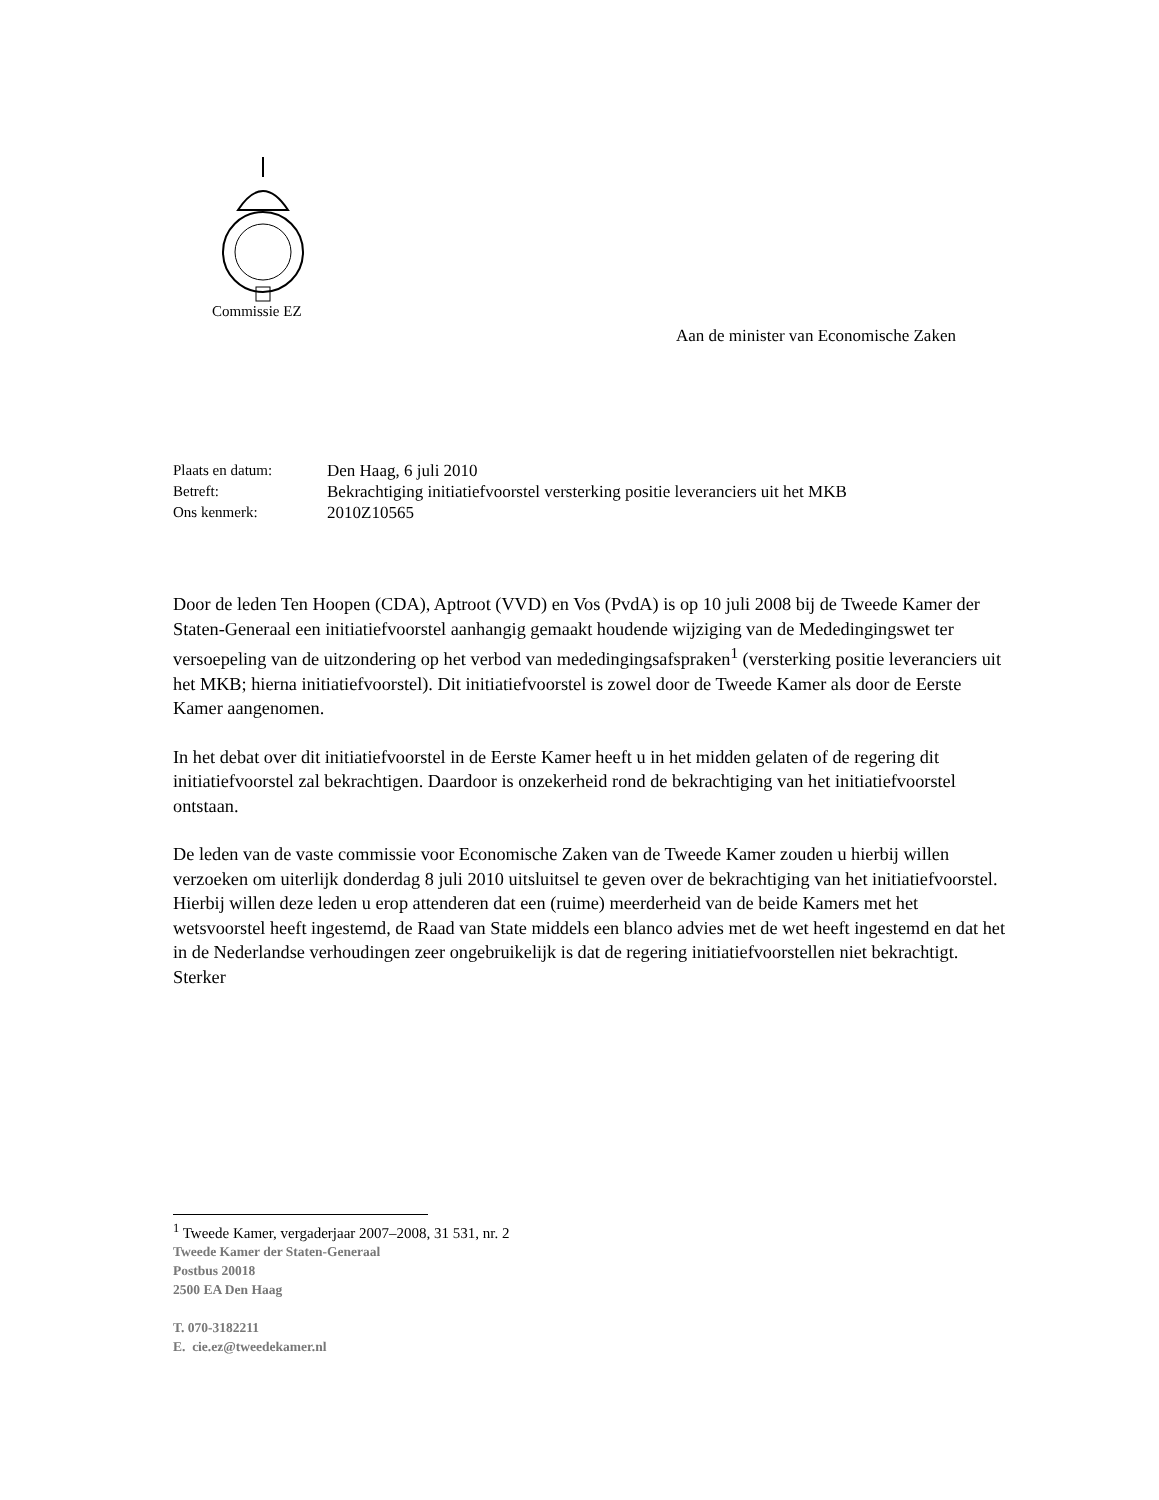Commissie EZ
Aan de minister van Economische Zaken
| Plaats en datum: | Den Haag, 6 juli 2010 |
| Betreft: | Bekrachtiging initiatiefvoorstel versterking positie leveranciers uit het MKB |
| Ons kenmerk: | 2010Z10565 |
Door de leden Ten Hoopen (CDA), Aptroot (VVD) en Vos (PvdA) is op 10 juli 2008 bij de Tweede Kamer der Staten-Generaal een initiatiefvoorstel aanhangig gemaakt houdende wijziging van de Mededingingswet ter versoepeling van de uitzondering op het verbod van mededingingsafspraken<sup>1</sup> (versterking positie leveranciers uit het MKB; hierna initiatiefvoorstel). Dit initiatiefvoorstel is zowel door de Tweede Kamer als door de Eerste Kamer aangenomen.
In het debat over dit initiatiefvoorstel in de Eerste Kamer heeft u in het midden gelaten of de regering dit initiatiefvoorstel zal bekrachtigen. Daardoor is onzekerheid rond de bekrachtiging van het initiatiefvoorstel ontstaan.
De leden van de vaste commissie voor Economische Zaken van de Tweede Kamer zouden u hierbij willen verzoeken om uiterlijk donderdag 8 juli 2010 uitsluitsel te geven over de bekrachtiging van het initiatiefvoorstel. Hierbij willen deze leden u erop attenderen dat een (ruime) meerderheid van de beide Kamers met het wetsvoorstel heeft ingestemd, de Raad van State middels een blanco advies met de wet heeft ingestemd en dat het in de Nederlandse verhoudingen zeer ongebruikelijk is dat de regering initiatiefvoorstellen niet bekrachtigt. Sterker
<sup>1</sup> Tweede Kamer, vergaderjaar 2007–2008, 31 531, nr. 2
Tweede Kamer der Staten-Generaal
Postbus 20018
2500 EA Den Haag
T. 070-3182211
E. cie.ez@tweedekamer.nl